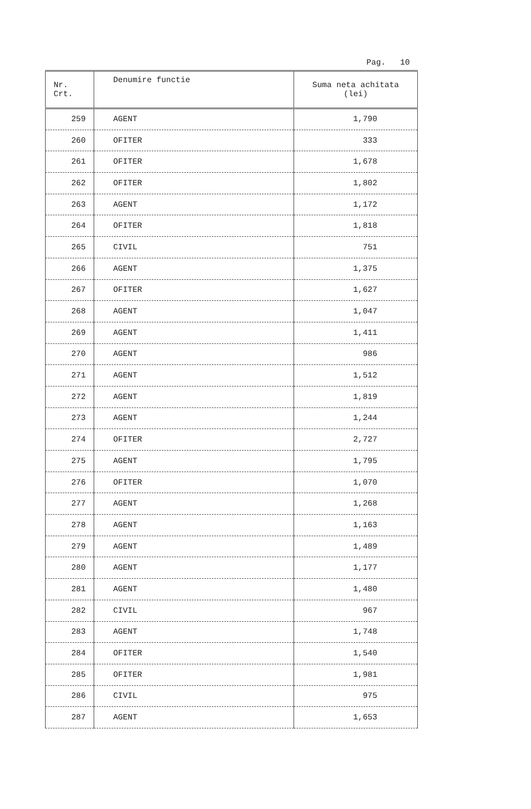Pag. 10
| Nr. Crt. | Denumire functie | Suma neta achitata (lei) |
| --- | --- | --- |
| 259 | AGENT | 1,790 |
| 260 | OFITER | 333 |
| 261 | OFITER | 1,678 |
| 262 | OFITER | 1,802 |
| 263 | AGENT | 1,172 |
| 264 | OFITER | 1,818 |
| 265 | CIVIL | 751 |
| 266 | AGENT | 1,375 |
| 267 | OFITER | 1,627 |
| 268 | AGENT | 1,047 |
| 269 | AGENT | 1,411 |
| 270 | AGENT | 986 |
| 271 | AGENT | 1,512 |
| 272 | AGENT | 1,819 |
| 273 | AGENT | 1,244 |
| 274 | OFITER | 2,727 |
| 275 | AGENT | 1,795 |
| 276 | OFITER | 1,070 |
| 277 | AGENT | 1,268 |
| 278 | AGENT | 1,163 |
| 279 | AGENT | 1,489 |
| 280 | AGENT | 1,177 |
| 281 | AGENT | 1,480 |
| 282 | CIVIL | 967 |
| 283 | AGENT | 1,748 |
| 284 | OFITER | 1,540 |
| 285 | OFITER | 1,981 |
| 286 | CIVIL | 975 |
| 287 | AGENT | 1,653 |